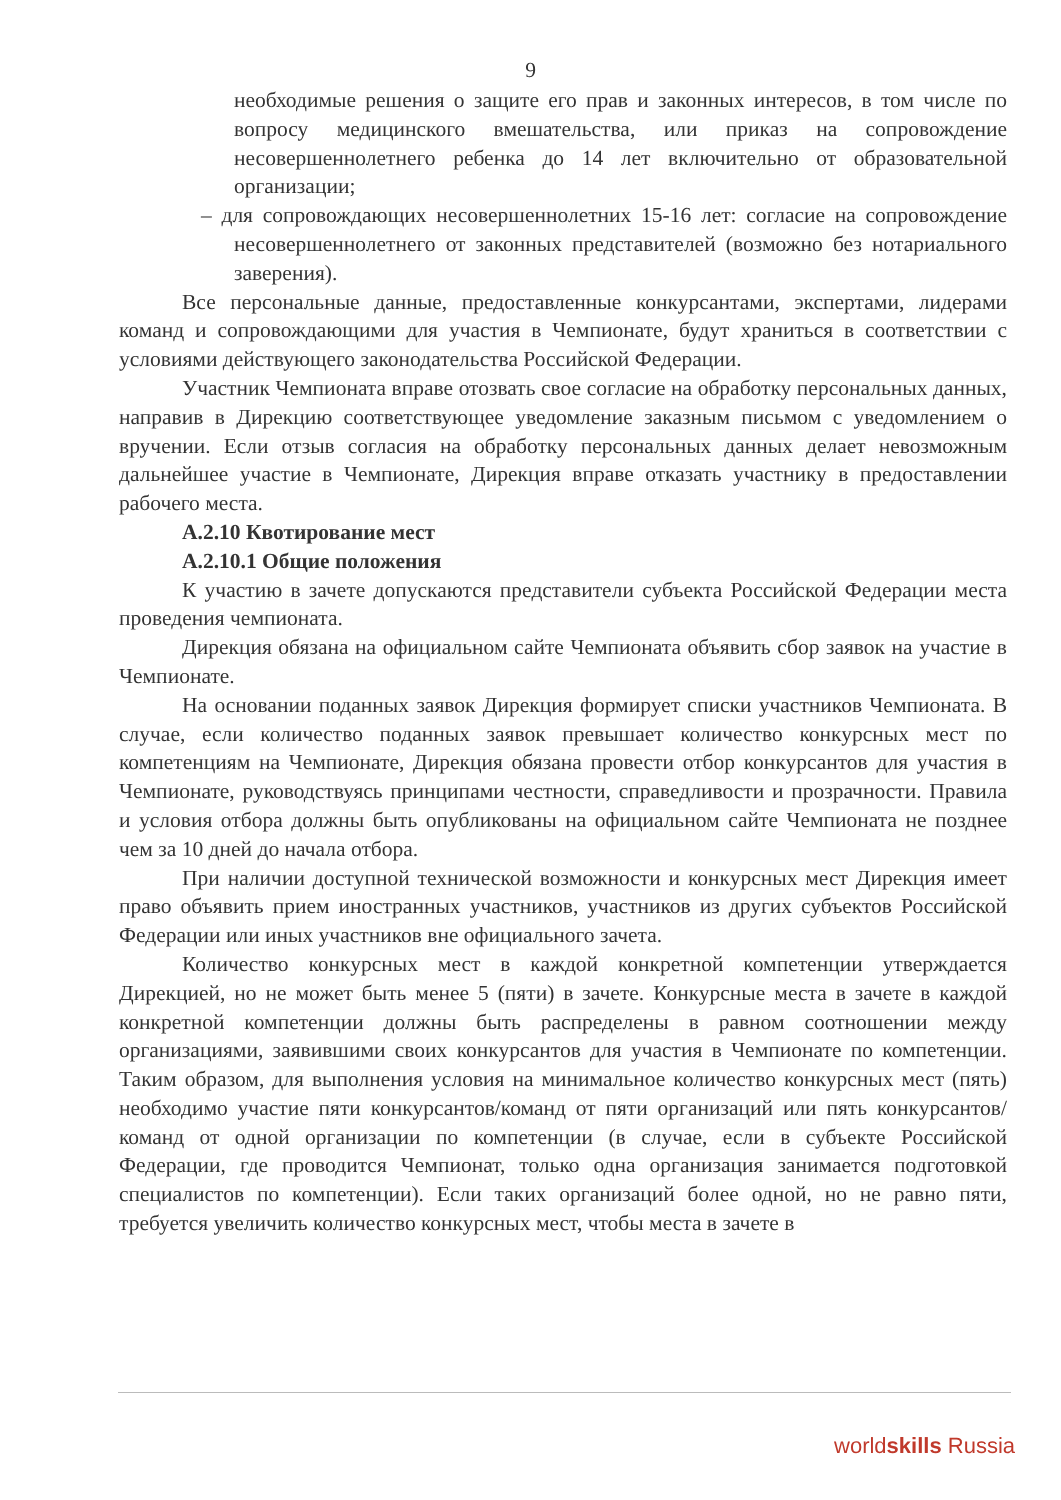9
необходимые решения о защите его прав и законных интересов, в том числе по вопросу медицинского вмешательства, или приказ на сопровождение несовершеннолетнего ребенка до 14 лет включительно от образовательной организации;
– для сопровождающих несовершеннолетних 15-16 лет: согласие на сопровождение несовершеннолетнего от законных представителей (возможно без нотариального заверения).
Все персональные данные, предоставленные конкурсантами, экспертами, лидерами команд и сопровождающими для участия в Чемпионате, будут храниться в соответствии с условиями действующего законодательства Российской Федерации.
Участник Чемпионата вправе отозвать свое согласие на обработку персональных данных, направив в Дирекцию соответствующее уведомление заказным письмом с уведомлением о вручении. Если отзыв согласия на обработку персональных данных делает невозможным дальнейшее участие в Чемпионате, Дирекция вправе отказать участнику в предоставлении рабочего места.
А.2.10 Квотирование мест
А.2.10.1 Общие положения
К участию в зачете допускаются представители субъекта Российской Федерации места проведения чемпионата.
Дирекция обязана на официальном сайте Чемпионата объявить сбор заявок на участие в Чемпионате.
На основании поданных заявок Дирекция формирует списки участников Чемпионата. В случае, если количество поданных заявок превышает количество конкурсных мест по компетенциям на Чемпионате, Дирекция обязана провести отбор конкурсантов для участия в Чемпионате, руководствуясь принципами честности, справедливости и прозрачности. Правила и условия отбора должны быть опубликованы на официальном сайте Чемпионата не позднее чем за 10 дней до начала отбора.
При наличии доступной технической возможности и конкурсных мест Дирекция имеет право объявить прием иностранных участников, участников из других субъектов Российской Федерации или иных участников вне официального зачета.
Количество конкурсных мест в каждой конкретной компетенции утверждается Дирекцией, но не может быть менее 5 (пяти) в зачете. Конкурсные места в зачете в каждой конкретной компетенции должны быть распределены в равном соотношении между организациями, заявившими своих конкурсантов для участия в Чемпионате по компетенции. Таким образом, для выполнения условия на минимальное количество конкурсных мест (пять) необходимо участие пяти конкурсантов/команд от пяти организаций или пять конкурсантов/команд от одной организации по компетенции (в случае, если в субъекте Российской Федерации, где проводится Чемпионат, только одна организация занимается подготовкой специалистов по компетенции). Если таких организаций более одной, но не равно пяти, требуется увеличить количество конкурсных мест, чтобы места в зачете в
worldskills Russia